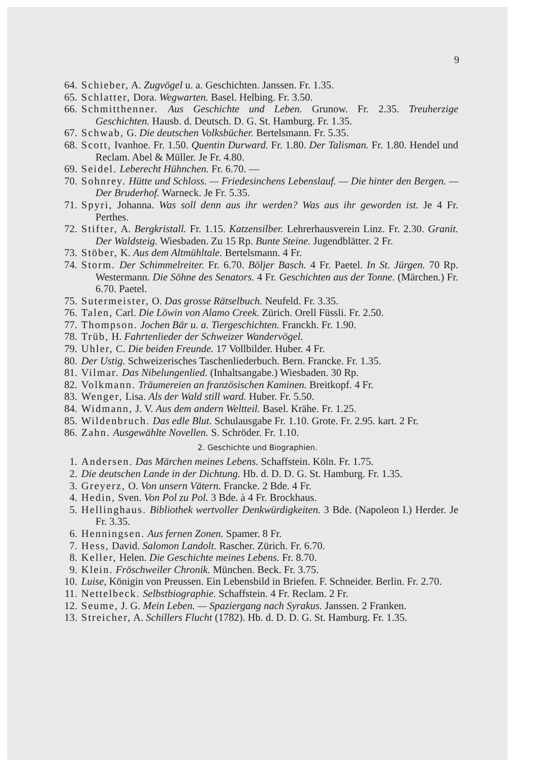9
64. Schieber, A. Zugvögel u. a. Geschichten. Janssen. Fr. 1.35.
65. Schlatter, Dora. Wegwarten. Basel. Helbing. Fr. 3.50.
66. Schmitthenner. Aus Geschichte und Leben. Grunow. Fr. 2.35. Treuherzige Geschichten. Hausb. d. Deutsch. D. G. St. Hamburg. Fr. 1.35.
67. Schwab, G. Die deutschen Volksbücher. Bertelsmann. Fr. 5.35.
68. Scott, Ivanhoe. Fr. 1.50. Quentin Durward. Fr. 1.80. Der Talisman. Fr. 1.80. Hendel und Reclam. Abel & Müller. Je Fr. 4.80.
69. Seidel. Leberecht Hühnchen. Fr. 6.70. —
70. Sohnrey. Hütte und Schloss. — Friedesinchens Lebenslauf. — Die hinter den Bergen. — Der Bruderhof. Warneck. Je Fr. 5.35.
71. Spyri, Johanna. Was soll denn aus ihr werden? Was aus ihr geworden ist. Je 4 Fr. Perthes.
72. Stifter, A. Bergkristall. Fr. 1.15. Katzensilber. Lehrerhausverein Linz. Fr. 2.30. Granit. Der Waldsteig. Wiesbaden. Zu 15 Rp. Bunte Steine. Jugendblätter. 2 Fr.
73. Stöber, K. Aus dem Altmühltale. Bertelsmann. 4 Fr.
74. Storm. Der Schimmelreiter. Fr. 6.70. Böljer Basch. 4 Fr. Paetel. In St. Jürgen. 70 Rp. Westermann. Die Söhne des Senators. 4 Fr. Geschichten aus der Tonne. (Märchen.) Fr. 6.70. Paetel.
75. Sutermeister, O. Das grosse Rätselbuch. Neufeld. Fr. 3.35.
76. Talen, Carl. Die Löwin von Alamo Creek. Zürich. Orell Füssli. Fr. 2.50.
77. Thompson. Jochen Bär u. a. Tiergeschichten. Franckh. Fr. 1.90.
78. Trüb, H. Fahrtenlieder der Schweizer Wandervögel.
79. Uhler, C. Die beiden Freunde. 17 Vollbilder. Huber. 4 Fr.
80. Der Ustig. Schweizerisches Taschenliederbuch. Bern. Francke. Fr. 1.35.
81. Vilmar. Das Nibelungenlied. (Inhaltsangabe.) Wiesbaden. 30 Rp.
82. Volkmann. Träumereien an französischen Kaminen. Breitkopf. 4 Fr.
83. Wenger, Lisa. Als der Wald still ward. Huber. Fr. 5.50.
84. Widmann, J. V. Aus dem andern Weltteil. Basel. Krähe. Fr. 1.25.
85. Wildenbruch. Das edle Blut. Schulausgabe Fr. 1.10. Grote. Fr. 2.95. kart. 2 Fr.
86. Zahn. Ausgewählte Novellen. S. Schröder. Fr. 1.10.
2. Geschichte und Biographien.
1. Andersen. Das Märchen meines Lebens. Schaffstein. Köln. Fr. 1.75.
2. Die deutschen Lande in der Dichtung. Hb. d. D. D. G. St. Hamburg. Fr. 1.35.
3. Greyerz, O. Von unsern Vätern. Francke. 2 Bde. 4 Fr.
4. Hedin, Sven. Von Pol zu Pol. 3 Bde. à 4 Fr. Brockhaus.
5. Hellinghaus. Bibliothek wertvoller Denkwürdigkeiten. 3 Bde. (Napoleon I.) Herder. Je Fr. 3.35.
6. Henningsen. Aus fernen Zonen. Spamer. 8 Fr.
7. Hess, David. Salomon Landolt. Rascher. Zürich. Fr. 6.70.
8. Keller, Helen. Die Geschichte meines Lebens. Fr. 8.70.
9. Klein. Fröschweiler Chronik. München. Beck. Fr. 3.75.
10. Luise, Königin von Preussen. Ein Lebensbild in Briefen. F. Schneider. Berlin. Fr. 2.70.
11. Nettelbeck. Selbstbiographie. Schaffstein. 4 Fr. Reclam. 2 Fr.
12. Seume, J. G. Mein Leben. — Spaziergang nach Syrakus. Janssen. 2 Franken.
13. Streicher, A. Schillers Flucht (1782). Hb. d. D. D. G. St. Hamburg. Fr. 1.35.